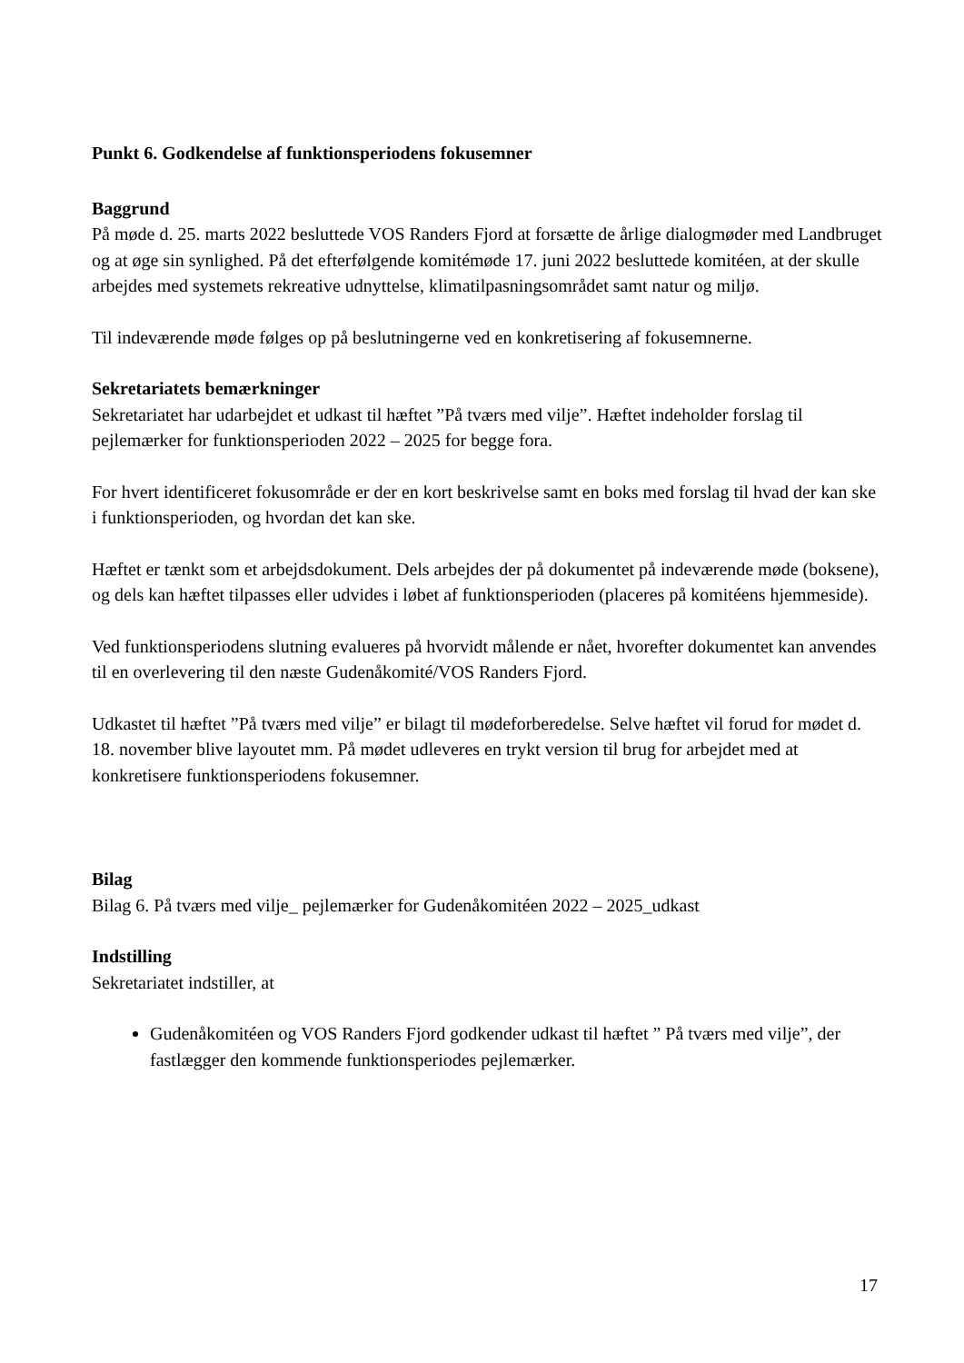Punkt 6. Godkendelse af funktionsperiodens fokusemner
Baggrund
På møde d. 25. marts 2022 besluttede VOS Randers Fjord at forsætte de årlige dialogmøder med Landbruget og at øge sin synlighed. På det efterfølgende komitémøde 17. juni 2022 besluttede komitéen, at der skulle arbejdes med systemets rekreative udnyttelse, klimatilpasningsområdet samt natur og miljø.
Til indeværende møde følges op på beslutningerne ved en konkretisering af fokusemnerne.
Sekretariatets bemærkninger
Sekretariatet har udarbejdet et udkast til hæftet ”På tværs med vilje”. Hæftet indeholder forslag til pejlemærker for funktionsperioden 2022 – 2025 for begge fora.
For hvert identificeret fokusområde er der en kort beskrivelse samt en boks med forslag til hvad der kan ske i funktionsperioden, og hvordan det kan ske.
Hæftet er tænkt som et arbejdsdokument. Dels arbejdes der på dokumentet på indeværende møde (boksene), og dels kan hæftet tilpasses eller udvides i løbet af funktionsperioden (placeres på komitéens hjemmeside).
Ved funktionsperiodens slutning evalueres på hvorvidt målende er nået, hvorefter dokumentet kan anvendes til en overlevering til den næste Gudenåkomité/VOS Randers Fjord.
Udkastet til hæftet ”På tværs med vilje” er bilagt til mødeforberedelse. Selve hæftet vil forud for mødet d. 18. november blive layoutet mm. På mødet udleveres en trykt version til brug for arbejdet med at konkretisere funktionsperiodens fokusemner.
Bilag
Bilag 6. På tværs med vilje_ pejlemærker for Gudenåkomitéen 2022 – 2025_udkast
Indstilling
Sekretariatet indstiller, at
Gudenåkomitéen og VOS Randers Fjord godkender udkast til hæftet ” På tværs med vilje”, der fastlægger den kommende funktionsperiodes pejlemærker.
17